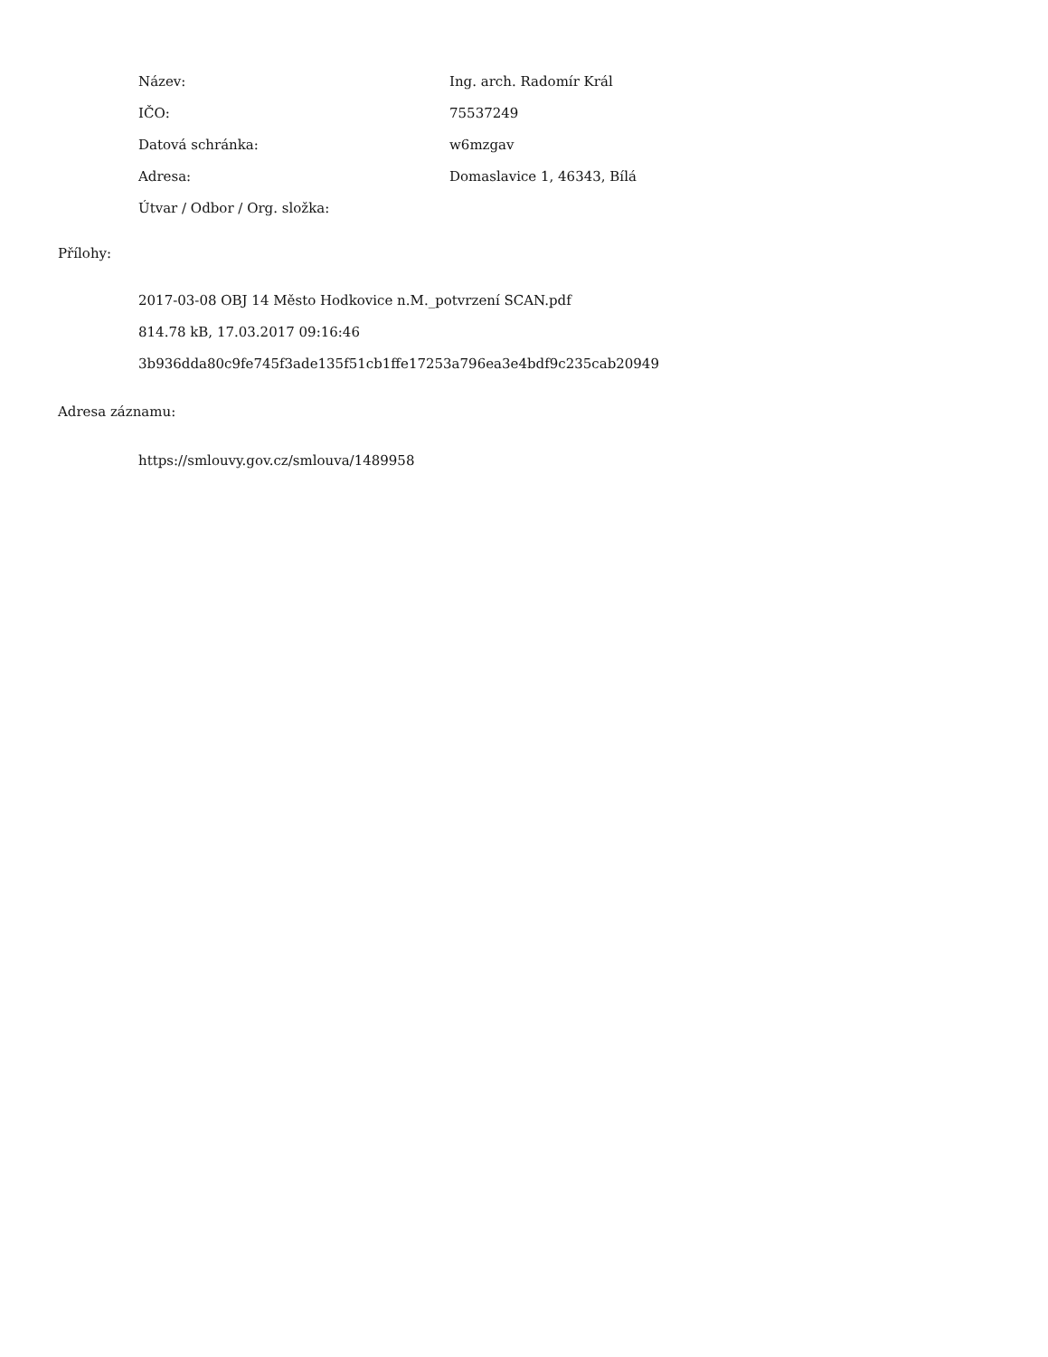| Název: | Ing. arch. Radomír Král |
| IČO: | 75537249 |
| Datová schránka: | w6mzgav |
| Adresa: | Domaslavice 1, 46343, Bílá |
| Útvar / Odbor / Org. složka: | |
Přílohy:
2017-03-08 OBJ 14 Město Hodkovice n.M._potvrzení SCAN.pdf
814.78 kB, 17.03.2017 09:16:46
3b936dda80c9fe745f3ade135f51cb1ffe17253a796ea3e4bdf9c235cab20949
Adresa záznamu:
https://smlouvy.gov.cz/smlouva/1489958